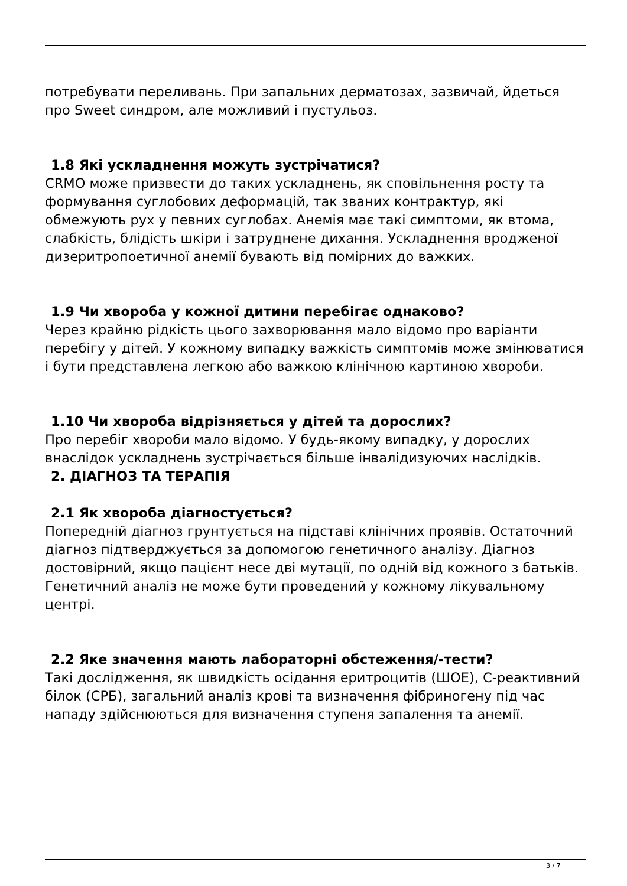потребувати переливань. При запальних дерматозах, зазвичай, йдеться про Sweet синдром, але можливий і пустульоз.
1.8 Які ускладнення можуть зустрічатися?
CRMO може призвести до таких ускладнень, як сповільнення росту та формування суглобових деформацій, так званих контрактур, які обмежують рух у певних суглобах. Анемія має такі симптоми, як втома, слабкість, блідість шкіри і затруднене дихання. Ускладнення вродженої дизеритропоетичної анемії бувають від помірних до важких.
1.9 Чи хвороба у кожної дитини перебігає однаково?
Через крайню рідкість цього захворювання мало відомо про варіанти перебігу у дітей. У кожному випадку важкість симптомів може змінюватися і бути представлена легкою або важкою клінічною картиною хвороби.
1.10 Чи хвороба відрізняється у дітей та дорослих?
Про перебіг хвороби мало відомо. У будь-якому випадку, у дорослих внаслідок ускладнень зустрічається більше інвалідизуючих наслідків.
2. ДІАГНОЗ ТА ТЕРАПІЯ
2.1 Як хвороба діагностується?
Попередній діагноз грунтується на підставі клінічних проявів. Остаточний діагноз підтверджується за допомогою генетичного аналізу. Діагноз достовірний, якщо пацієнт несе дві мутації, по одній від кожного з батьків. Генетичний аналіз не може бути проведений у кожному лікувальному центрі.
2.2 Яке значення мають лабораторні обстеження/-тести?
Такі дослідження, як швидкість осідання еритроцитів (ШОЕ), C-реактивний білок (СРБ), загальний аналіз крові та визначення фібриногену під час нападу здійснюються для визначення ступеня запалення та анемії.
3 / 7